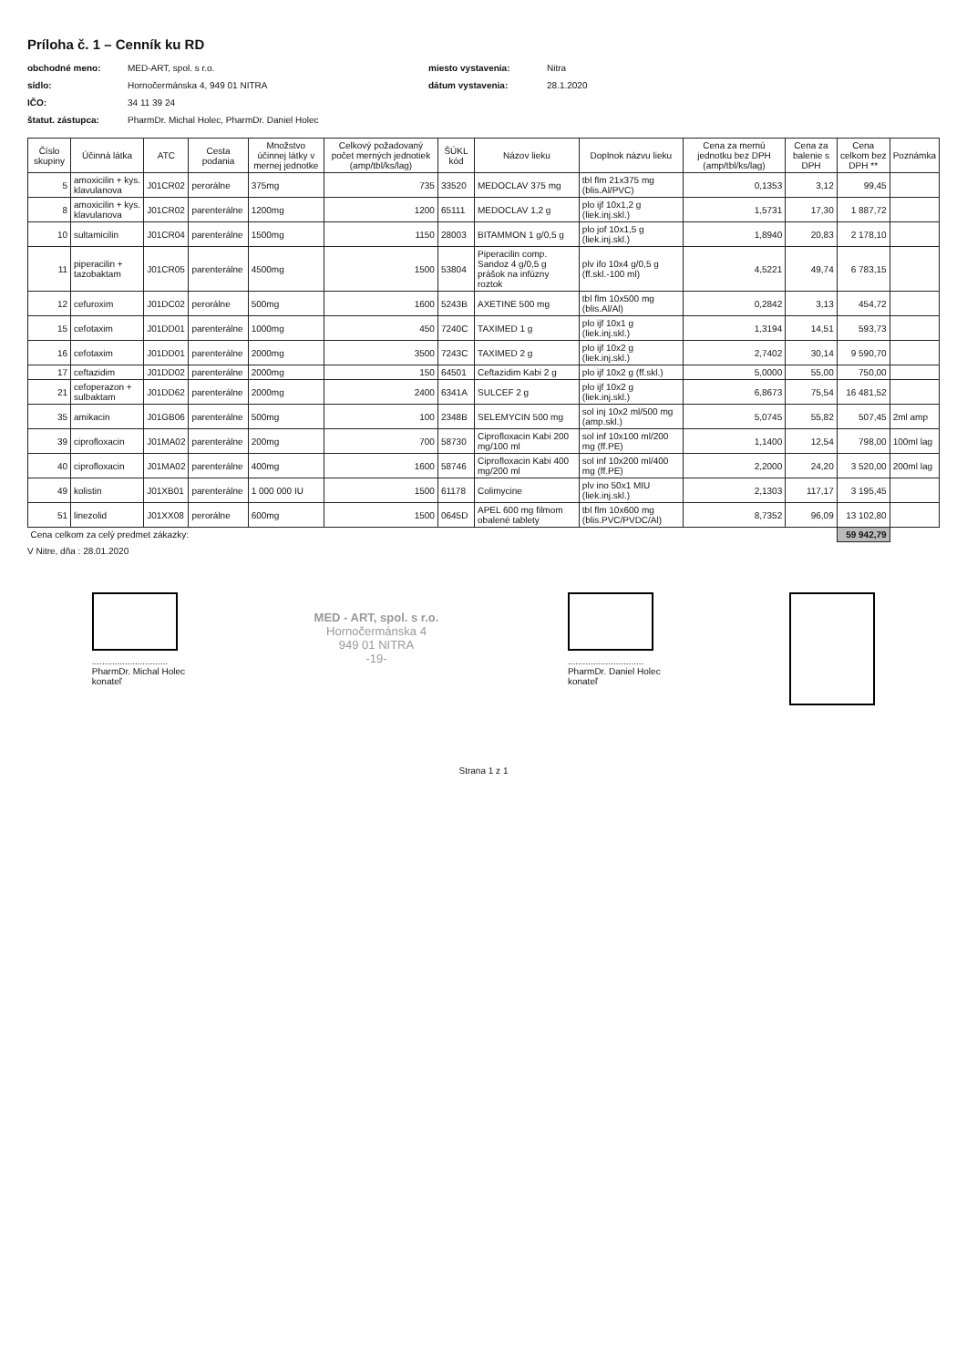Príloha č. 1 – Cenník ku RD
obchodné meno: MED-ART, spol. s r.o. miesto vystavenia: Nitra sídlo: Hornočermánska 4, 949 01 NITRA dátum vystavenia: 28.1.2020 IČO: 34 11 39 24 štatut. zástupca: PharmDr. Michal Holec, PharmDr. Daniel Holec
| Číslo skupiny | Účinná látka | ATC | Cesta podania | Množstvo účinnej látky v mernej jednotke | Celkový požadovaný počet merných jednotiek (amp/tbl/ks/lag) | ŠÚKL kód | Názov lieku | Doplnok názvu lieku | Cena za mernú jednotku bez DPH (amp/tbl/ks/lag) | Cena za balenie s DPH | Cena celkom bez DPH ** | Poznámka |
| --- | --- | --- | --- | --- | --- | --- | --- | --- | --- | --- | --- | --- |
| 5 | amoxicilin + kys. klavulanova | J01CR02 | perorálne | 375mg | 735 | 33520 | MEDOCLAV 375 mg | tbl flm 21x375 mg (blis.Al/PVC) | 0,1353 | 3,12 | 99,45 | |
| 8 | amoxicilin + kys. klavulanova | J01CR02 | parenterálne | 1200mg | 1200 | 65111 | MEDOCLAV 1,2 g | plo ijf 10x1,2 g (liek.inj.skl.) | 1,5731 | 17,30 | 1 887,72 | |
| 10 | sultamicilin | J01CR04 | parenterálne | 1500mg | 1150 | 28003 | BITAMMON 1 g/0,5 g | plo jof 10x1,5 g (liek.inj.skl.) | 1,8940 | 20,83 | 2 178,10 | |
| 11 | piperacilin + tazobaktam | J01CR05 | parenterálne | 4500mg | 1500 | 53804 | Piperacilin comp. Sandoz 4 g/0,5 g prášok na infúzny roztok | plv ifo 10x4 g/0,5 g (ff.skl.-100 ml) | 4,5221 | 49,74 | 6 783,15 | |
| 12 | cefuroxim | J01DC02 | perorálne | 500mg | 1600 | 5243B | AXETINE 500 mg | tbl flm 10x500 mg (blis.Al/Al) | 0,2842 | 3,13 | 454,72 | |
| 15 | cefotaxim | J01DD01 | parenterálne | 1000mg | 450 | 7240C | TAXIMED 1 g | plo ijf 10x1 g (liek.inj.skl.) | 1,3194 | 14,51 | 593,73 | |
| 16 | cefotaxim | J01DD01 | parenterálne | 2000mg | 3500 | 7243C | TAXIMED 2 g | plo ijf 10x2 g (liek.inj.skl.) | 2,7402 | 30,14 | 9 590,70 | |
| 17 | ceftazidim | J01DD02 | parenterálne | 2000mg | 150 | 64501 | Ceftazidim Kabi 2 g | plo ijf 10x2 g (ff.skl.) | 5,0000 | 55,00 | 750,00 | |
| 21 | cefoperazon + sulbaktam | J01DD62 | parenterálne | 2000mg | 2400 | 6341A | SULCEF 2 g | plo ijf 10x2 g (liek.inj.skl.) | 6,8673 | 75,54 | 16 481,52 | |
| 35 | amikacin | J01GB06 | parenterálne | 500mg | 100 | 2348B | SELEMYCIN 500 mg | sol inj 10x2 ml/500 mg (amp.skl.) | 5,0745 | 55,82 | 507,45 | 2ml amp |
| 39 | ciprofloxacin | J01MA02 | parenterálne | 200mg | 700 | 58730 | Ciprofloxacin Kabi 200 mg/100 ml | sol inf 10x100 ml/200 mg (ff.PE) | 1,1400 | 12,54 | 798,00 | 100ml lag |
| 40 | ciprofloxacin | J01MA02 | parenterálne | 400mg | 1600 | 58746 | Ciprofloxacin Kabi 400 mg/200 ml | sol inf 10x200 ml/400 mg (ff.PE) | 2,2000 | 24,20 | 3 520,00 | 200ml lag |
| 49 | kolistin | J01XB01 | parenterálne | 1 000 000 IU | 1500 | 61178 | Colimycine | plv ino 50x1 MIU (liek.inj.skl.) | 2,1303 | 117,17 | 3 195,45 | |
| 51 | linezolid | J01XX08 | perorálne | 600mg | 1500 | 0645D | APEL 600 mg filmom obalené tablety | tbl flm 10x600 mg (blis.PVC/PVDC/Al) | 8,7352 | 96,09 | 13 102,80 | |
| Cena celkom za celý predmet zákazky: | | | | | | | | | | | 59 942,79 | |
V Nitre, dňa : 28.01.2020
..............................
PharmDr. Michal Holec
konateľ
MED - ART, spol. s r.o.
Hornočermánska 4
949 01 NITRA
-19-
..............................
PharmDr. Daniel Holec
konateľ
Strana 1 z 1